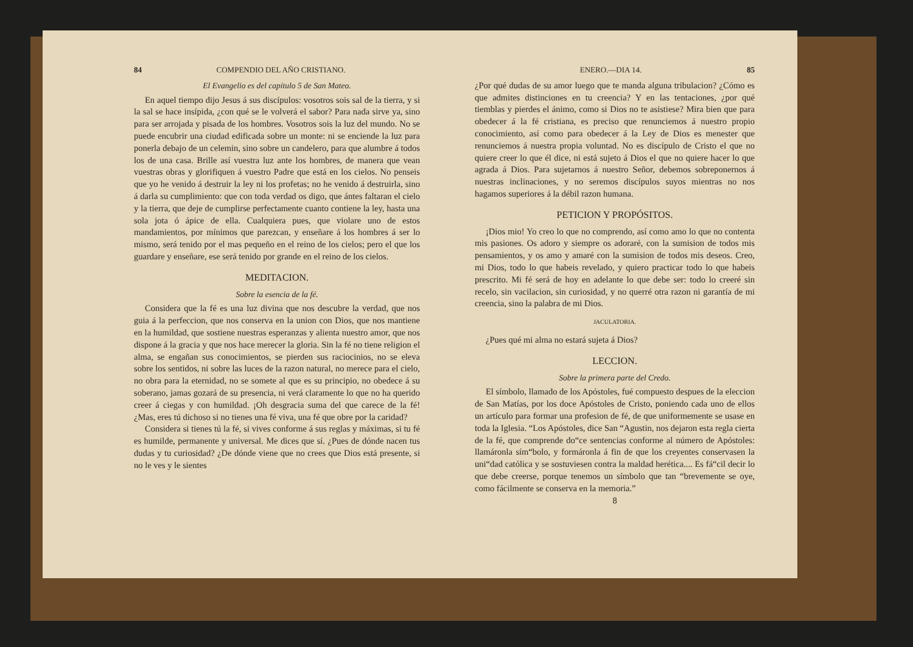84 COMPENDIO DEL AÑO CRISTIANO.
El Evangelio es del capítulo 5 de San Mateo.
En aquel tiempo dijo Jesus á sus discípulos: vosotros sois sal de la tierra, y si la sal se hace insípida, ¿con qué se le volverá el sabor? Para nada sirve ya, sino para ser arrojada y pisada de los hombres. Vosotros sois la luz del mundo. No se puede encubrir una ciudad edificada sobre un monte: ni se enciende la luz para ponerla debajo de un celemin, sino sobre un candelero, para que alumbre á todos los de una casa. Brille así vuestra luz ante los hombres, de manera que vean vuestras obras y glorifiquen á vuestro Padre que está en los cielos. No penseis que yo he venido á destruir la ley ni los profetas; no he venido á destruirla, sino á darla su cumplimiento: que con toda verdad os digo, que ántes faltaran el cielo y la tierra, que deje de cumplirse perfectamente cuanto contiene la ley, hasta una sola jota ó ápice de ella. Cualquiera pues, que violare uno de estos mandamientos, por mínimos que parezcan, y enseñare á los hombres á ser lo mismo, será tenido por el mas pequeño en el reino de los cielos; pero el que los guardare y enseñare, ese será tenido por grande en el reino de los cielos.
MEDITACION.
Sobre la esencia de la fé.
Considera que la fé es una luz divina que nos descubre la verdad, que nos guia á la perfeccion, que nos conserva en la union con Dios, que nos mantiene en la humildad, que sostiene nuestras esperanzas y alienta nuestro amor, que nos dispone á la gracia y que nos hace merecer la gloria. Sin la fé no tiene religion el alma, se engañan sus conocimientos, se pierden sus raciocinios, no se eleva sobre los sentidos, ni sobre las luces de la razon natural, no merece para el cielo, no obra para la eternidad, no se somete al que es su principio, no obedece á su soberano, jamas gozará de su presencia, ni verá claramente lo que no ha querido creer á ciegas y con humildad. ¡Oh desgracia suma del que carece de la fé! ¿Mas, eres tú dichoso si no tienes una fé viva, una fé que obre por la caridad?
Considera si tienes tú la fé, si vives conforme á sus reglas y máximas, si tu fé es humilde, permanente y universal. Me dices que sí. ¿Pues de dónde nacen tus dudas y tu curiosidad? ¿De dónde viene que no crees que Dios está presente, si no le ves y le sientes
ENERO.—DIA 14. 85
¿Por qué dudas de su amor luego que te manda alguna tribulacion? ¿Cómo es que admites distinciones en tu creencia? Y en las tentaciones, ¿por qué tiemblas y pierdes el ánimo, como si Dios no te asistiese? Mira bien que para obedecer á la fé cristiana, es preciso que renunciemos á nuestro propio conocimiento, así como para obedecer á la Ley de Dios es menester que renunciemos á nuestra propia voluntad. No es discípulo de Cristo el que no quiere creer lo que él dice, ni está sujeto á Dios el que no quiere hacer lo que agrada á Dios. Para sujetarnos á nuestro Señor, debemos sobreponernos á nuestras inclinaciones, y no seremos discípulos suyos mientras no nos hagamos superiores á la débil razon humana.
PETICION Y PROPÓSITOS.
¡Dios mio! Yo creo lo que no comprendo, así como amo lo que no contenta mis pasiones. Os adoro y siempre os adoraré, con la sumision de todos mis pensamientos, y os amo y amaré con la sumision de todos mis deseos. Creo, mi Dios, todo lo que habeis revelado, y quiero practicar todo lo que habeis prescrito. Mi fé será de hoy en adelante lo que debe ser: todo lo creeré sin recelo, sin vacilacion, sin curiosidad, y no querré otra razon ni garantía de mi creencia, sino la palabra de mi Dios.
JACULATORIA.
¿Pues qué mi alma no estará sujeta á Dios?
LECCION.
Sobre la primera parte del Credo.
El símbolo, llamado de los Apóstoles, fué compuesto despues de la eleccion de San Matías, por los doce Apóstoles de Cristo, poniendo cada uno de ellos un artículo para formar una profesion de fé, de que uniformemente se usase en toda la Iglesia. “Los Apóstoles, dice San “Agustin, nos dejaron esta regla cierta de la fé, que comprende do“ce sentencias conforme al número de Apóstoles: llamáronla sím“bolo, y formáronla á fin de que los creyentes conservasen la uni“dad católica y se sostuviesen contra la maldad herética.... Es fá“cil decir lo que debe creerse, porque tenemos un símbolo que tan “brevemente se oye, como fácilmente se conserva en la memoria.”
8